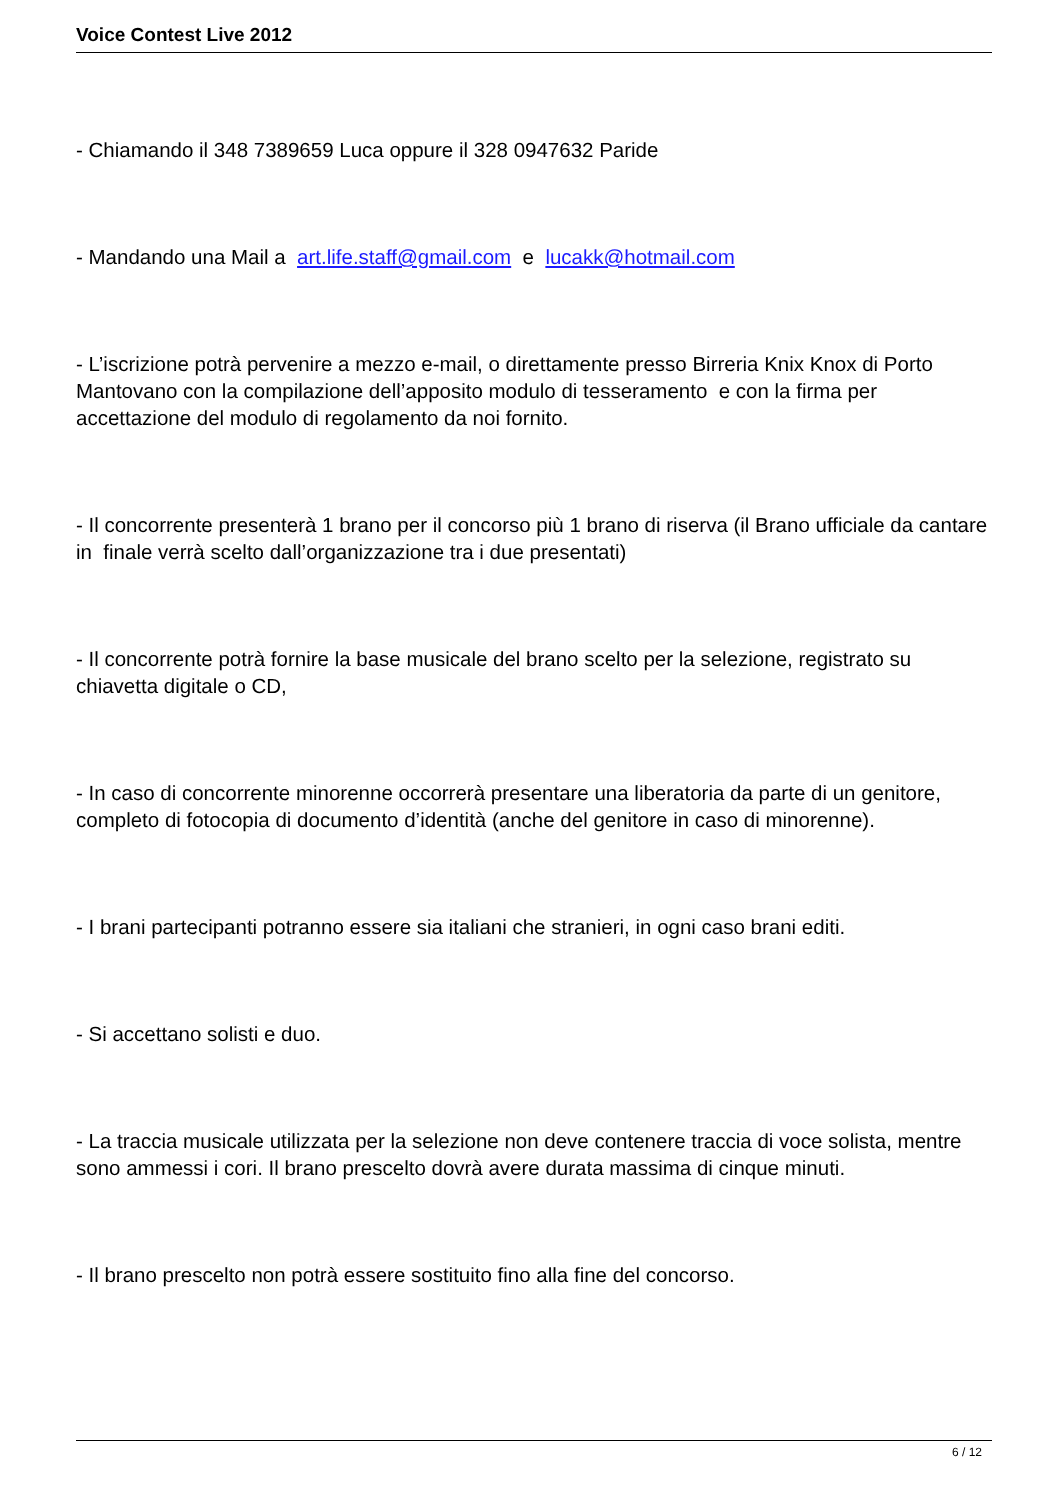Voice Contest Live 2012
- Chiamando il 348 7389659 Luca oppure il 328 0947632 Paride
- Mandando una Mail a art.life.staff@gmail.com e lucakk@hotmail.com
- L’iscrizione potrà pervenire a mezzo e-mail, o direttamente presso Birreria Knix Knox di Porto Mantovano con la compilazione dell’apposito modulo di tesseramento e con la firma per accettazione del modulo di regolamento da noi fornito.
- Il concorrente presenterà 1 brano per il concorso più 1 brano di riserva (il Brano ufficiale da cantare in finale verrà scelto dall’organizzazione tra i due presentati)
- Il concorrente potrà fornire la base musicale del brano scelto per la selezione, registrato su chiavetta digitale o CD,
- In caso di concorrente minorenne occorrerà presentare una liberatoria da parte di un genitore, completo di fotocopia di documento d’identità (anche del genitore in caso di minorenne).
- I brani partecipanti potranno essere sia italiani che stranieri, in ogni caso brani editi.
- Si accettano solisti e duo.
- La traccia musicale utilizzata per la selezione non deve contenere traccia di voce solista, mentre sono ammessi i cori. Il brano prescelto dovrà avere durata massima di cinque minuti.
- Il brano prescelto non potrà essere sostituito fino alla fine del concorso.
6 / 12